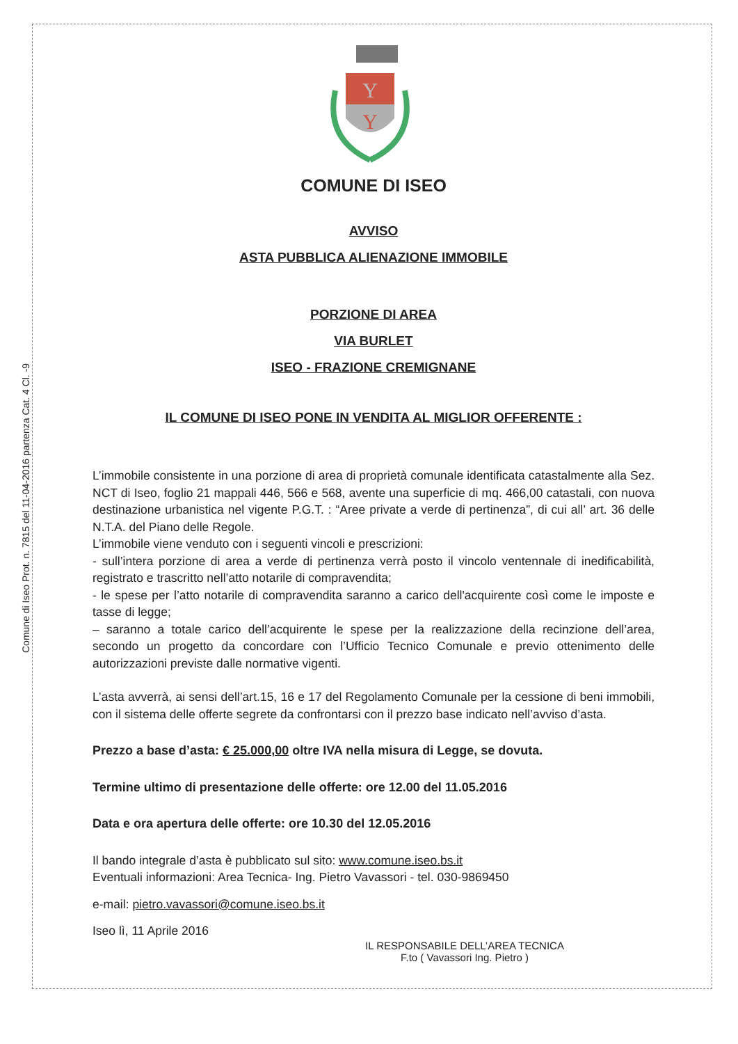Comune di Iseo Prot. n. 7815 del 11-04-2016 partenza Cat. 4 Cl. -9
Y
Y
COMUNE DI ISEO
AVVISO
ASTA PUBBLICA ALIENAZIONE IMMOBILE
PORZIONE DI AREA
VIA BURLET
ISEO - FRAZIONE CREMIGNANE
IL COMUNE DI ISEO PONE IN VENDITA AL MIGLIOR OFFERENTE :
L’immobile consistente in una porzione di area di proprietà comunale identificata catastalmente alla Sez. NCT di Iseo, foglio 21 mappali 446, 566 e 568, avente una superficie di mq. 466,00 catastali, con nuova destinazione urbanistica nel vigente P.G.T. : “Aree private a verde di pertinenza”, di cui all’ art. 36 delle N.T.A. del Piano delle Regole.
L’immobile viene venduto con i seguenti vincoli e prescrizioni:
- sull’intera porzione di area a verde di pertinenza verrà posto il vincolo ventennale di inedificabilità, registrato e trascritto nell’atto notarile di compravendita;
- le spese per l’atto notarile di compravendita saranno a carico dell'acquirente così come le imposte e tasse di legge;
– saranno a totale carico dell’acquirente le spese per la realizzazione della recinzione dell’area, secondo un progetto da concordare con l’Ufficio Tecnico Comunale e previo ottenimento delle autorizzazioni previste dalle normative vigenti.
L’asta avverrà, ai sensi dell’art.15, 16 e 17 del Regolamento Comunale per la cessione di beni immobili, con il sistema delle offerte segrete da confrontarsi con il prezzo base indicato nell’avviso d’asta.
Prezzo a base d’asta: € 25.000,00 oltre IVA nella misura di Legge, se dovuta.
Termine ultimo di presentazione delle offerte: ore 12.00 del 11.05.2016
Data e ora apertura delle offerte: ore 10.30 del 12.05.2016
Il bando integrale d’asta è pubblicato sul sito: www.comune.iseo.bs.it
Eventuali informazioni: Area Tecnica- Ing. Pietro Vavassori - tel. 030-9869450
e-mail: pietro.vavassori@comune.iseo.bs.it
Iseo lì, 11 Aprile 2016
IL RESPONSABILE DELL’AREA TECNICA
F.to ( Vavassori Ing. Pietro )